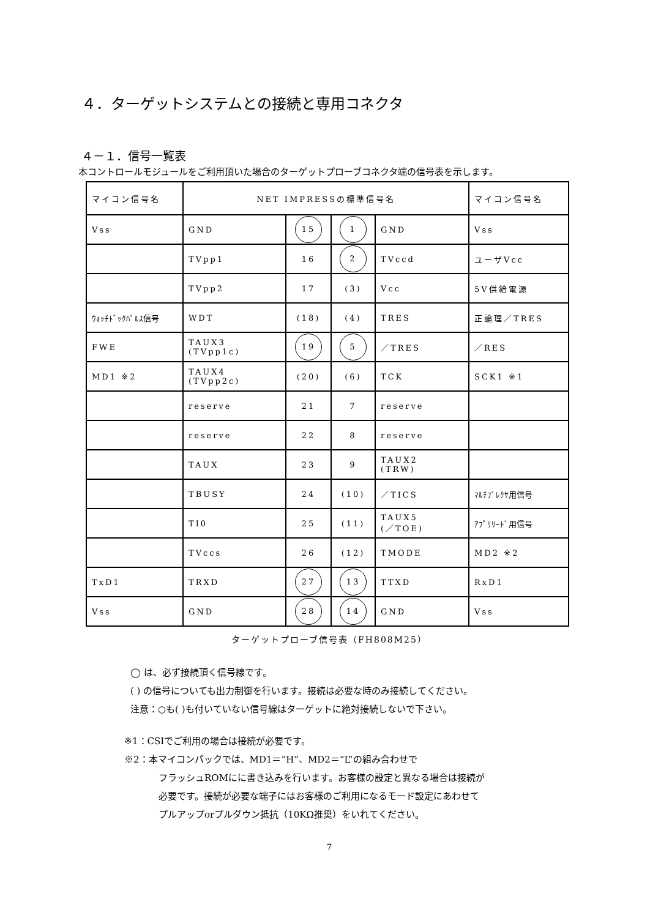４．ターゲットシステムとの接続と専用コネクタ
４－１．信号一覧表
本コントロールモジュールをご利用頂いた場合のターゲットプローブコネクタ端の信号表を示します。
| マイコン信号名 | NET IMPRESSの標準信号名 | | | | マイコン信号名 |
| Vss | GND | 15 | 1 | GND | Vss |
| | TVpp1 | 16 | 2 | TVccd | ユーザVcc |
| | TVpp2 | 17 | (3) | Vcc | 5V供給電源 |
| ｳｫｯﾁﾄﾞｯｸﾊﾟﾙｽ信号 | WDT | (18) | (4) | TRES | 正論理／TRES |
| FWE | TAUX3 (TVpp1c) | 19 | 5 | ／TRES | ／RES |
| MD1 ※2 | TAUX4 (TVpp2c) | (20) | (6) | TCK | SCK1 ※1 |
| | reserve | 21 | 7 | reserve | |
| | reserve | 22 | 8 | reserve | |
| | TAUX | 23 | 9 | TAUX2 (TRW) | |
| | TBUSY | 24 | (10) | ／TICS | ﾏﾙﾁﾌﾟﾚｸｻ用信号 |
| | TI0 | 25 | (11) | TAUX5 (／TOE) | ｱﾌﾟﾘﾘｰﾄﾞ用信号 |
| | TVccs | 26 | (12) | TMODE | MD2 ※2 |
| TxD1 | TRXD | 27 | 13 | TTXD | RxD1 |
| Vss | GND | 28 | 14 | GND | Vss |
ターゲットプローブ信号表（FH808M25）
◯ は、必ず接続頂く信号線です。
( ) の信号についても出力制御を行います。接続は必要な時のみ接続してください。
注意：○も( )も付いていない信号線はターゲットに絶対接続しないで下さい。
※1：CSIでご利用の場合は接続が必要です。
※2：本マイコンパックでは、MD1＝“H”、MD2＝“L”の組み合わせで
フラッシュROMにに書き込みを行います。お客様の設定と異なる場合は接続が
必要です。接続が必要な端子にはお客様のご利用になるモード設定にあわせて
プルアップorプルダウン抵抗（10KΩ推奨）をいれてください。
7